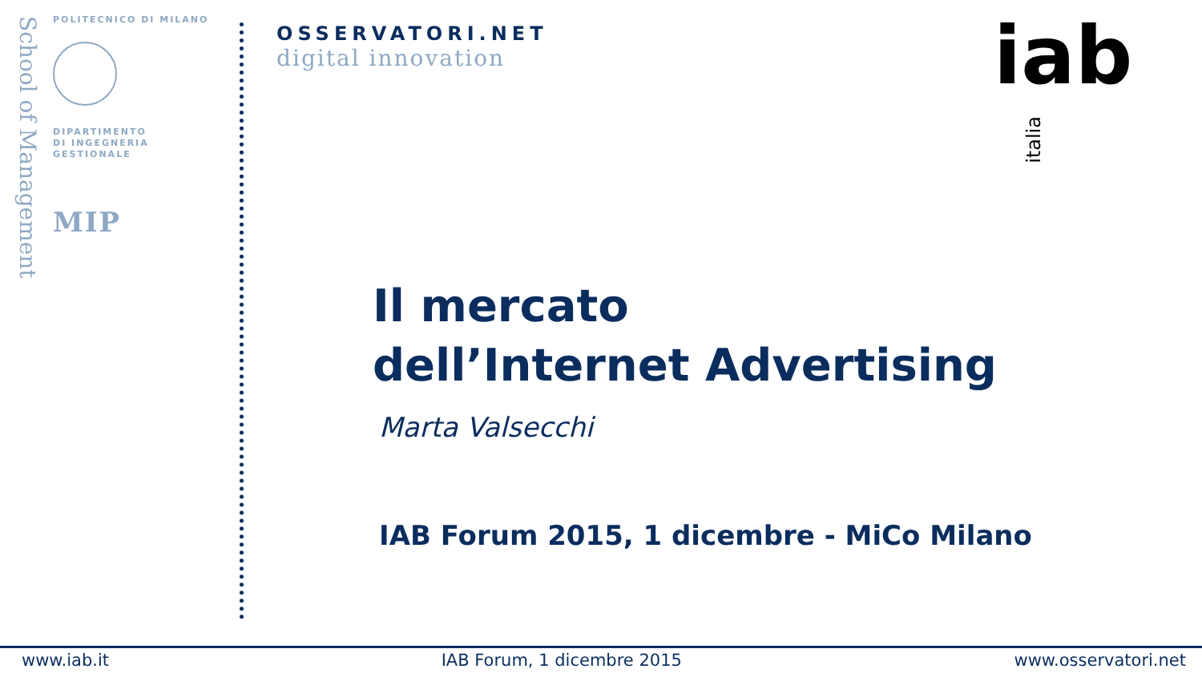School of Management
POLITECNICO DI MILANO
DIPARTIMENTO
DI INGEGNERIA
GESTIONALE
MIP
OSSERVATORI.NET
digital innovation
iabitalia
Il mercato
dell’Internet Advertising
Marta Valsecchi
IAB Forum 2015, 1 dicembre - MiCo Milano
www.iab.it IAB Forum, 1 dicembre 2015 www.osservatori.net